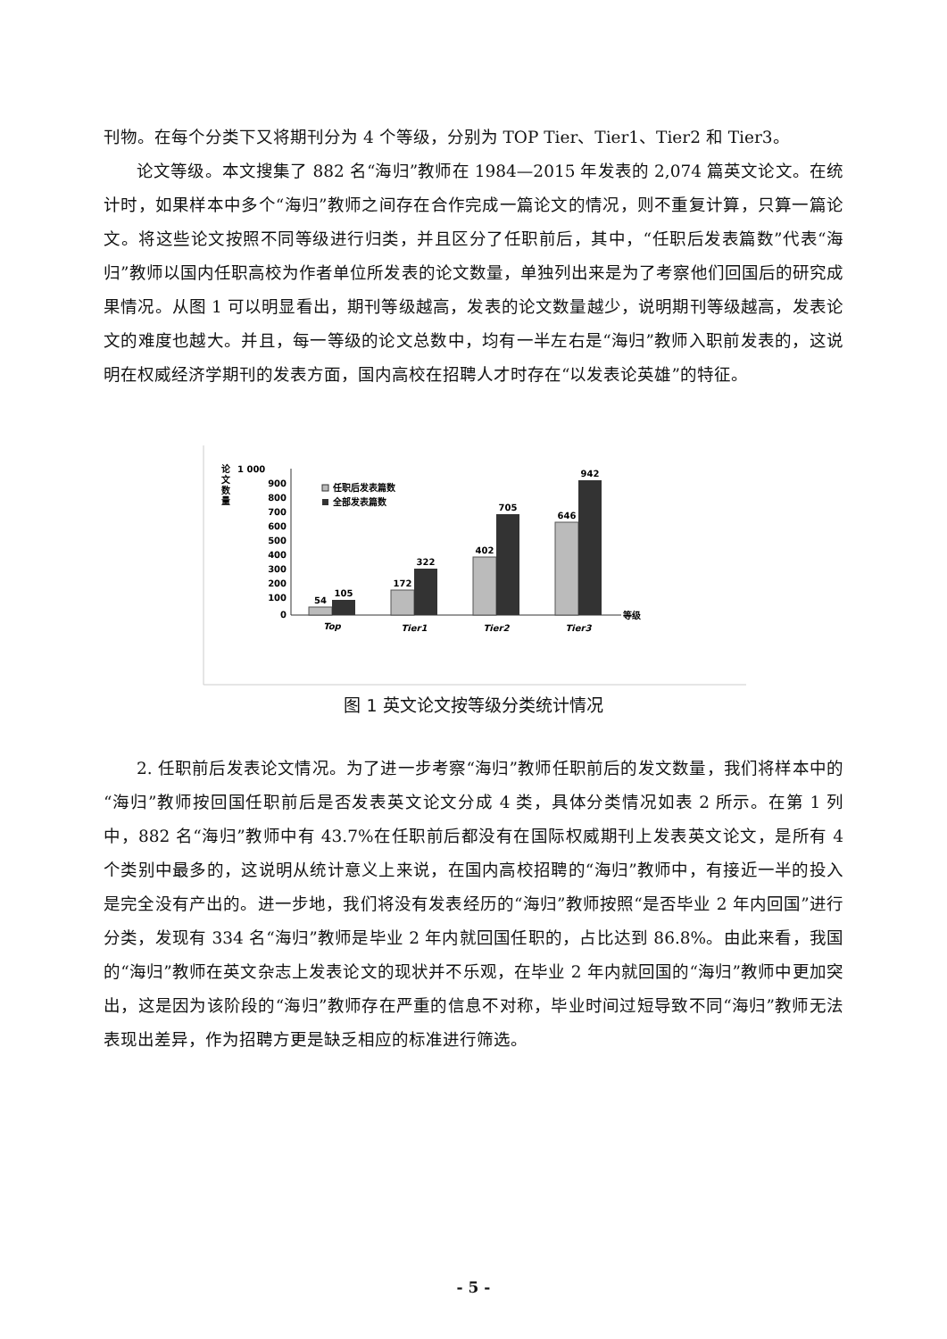刊物。在每个分类下又将期刊分为 4 个等级，分别为 TOP Tier、Tier1、Tier2 和 Tier3。
论文等级。本文搜集了 882 名“海归”教师在 1984—2015 年发表的 2,074 篇英文论文。在统计时，如果样本中多个“海归”教师之间存在合作完成一篇论文的情况，则不重复计算，只算一篇论文。将这些论文按照不同等级进行归类，并且区分了任职前后，其中，“任职后发表篇数”代表“海归”教师以国内任职高校为作者单位所发表的论文数量，单独列出来是为了考察他们回国后的研究成果情况。从图 1 可以明显看出，期刊等级越高，发表的论文数量越少，说明期刊等级越高，发表论文的难度也越大。并且，每一等级的论文总数中，均有一半左右是“海归”教师入职前发表的，这说明在权威经济学期刊的发表方面，国内高校在招聘人才时存在“以发表论英雄”的特征。
论
文
数
量
1 000
900
800
700
600
500
400
300
200
100
0
任职后发表篇数
全部发表篇数
54
105
172
322
402
705
646
942
Top
Tier1
Tier2
Tier3
等级
图 1 英文论文按等级分类统计情况
2. 任职前后发表论文情况。为了进一步考察“海归”教师任职前后的发文数量，我们将样本中的“海归”教师按回国任职前后是否发表英文论文分成 4 类，具体分类情况如表 2 所示。在第 1 列中，882 名“海归”教师中有 43.7%在任职前后都没有在国际权威期刊上发表英文论文，是所有 4 个类别中最多的，这说明从统计意义上来说，在国内高校招聘的“海归”教师中，有接近一半的投入是完全没有产出的。进一步地，我们将没有发表经历的“海归”教师按照“是否毕业 2 年内回国”进行分类，发现有 334 名“海归”教师是毕业 2 年内就回国任职的，占比达到 86.8%。由此来看，我国的“海归”教师在英文杂志上发表论文的现状并不乐观，在毕业 2 年内就回国的“海归”教师中更加突出，这是因为该阶段的“海归”教师存在严重的信息不对称，毕业时间过短导致不同“海归”教师无法表现出差异，作为招聘方更是缺乏相应的标准进行筛选。
- 5 -